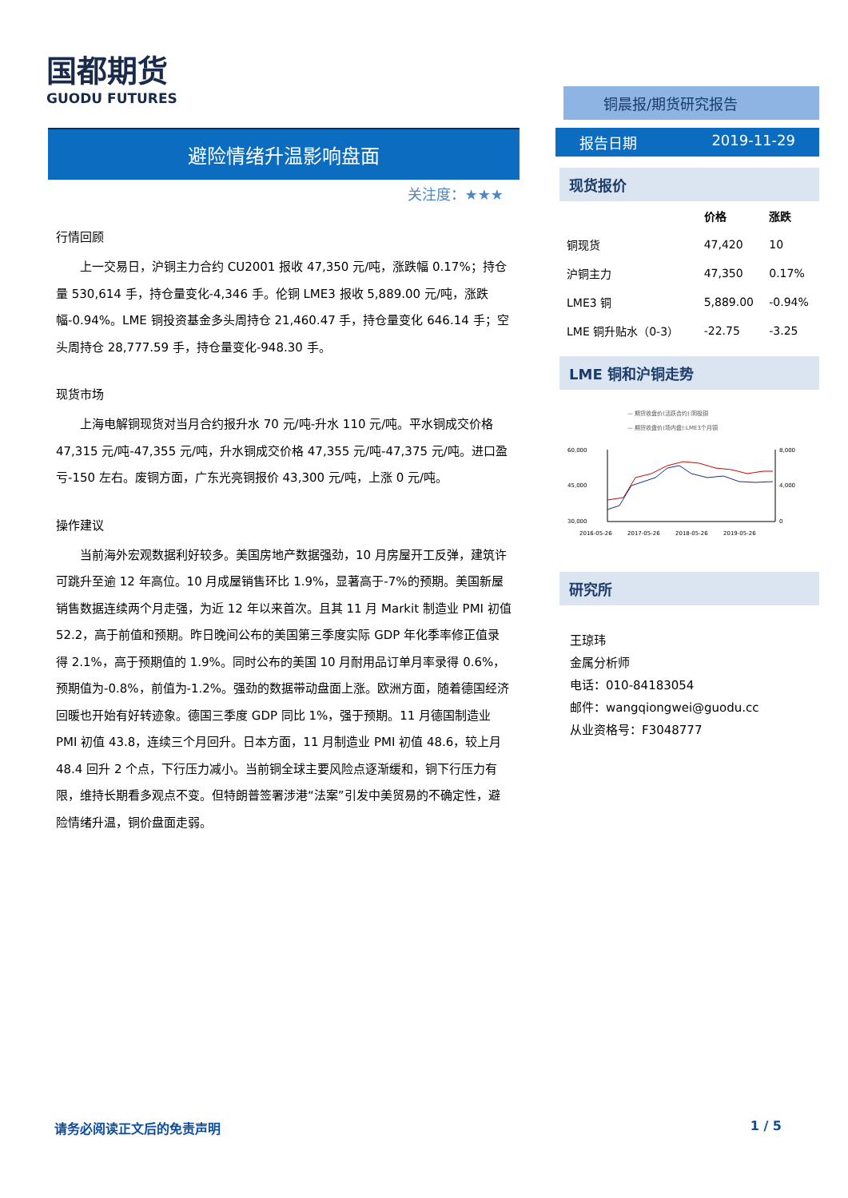国都期货
GUODU FUTURES
避险情绪升温影响盘面
关注度：★★★
行情回顾
上一交易日，沪铜主力合约 CU2001 报收 47,350 元/吨，涨跌幅 0.17%；持仓量 530,614 手，持仓量变化-4,346 手。伦铜 LME3 报收 5,889.00 元/吨，涨跌幅-0.94%。LME 铜投资基金多头周持仓 21,460.47 手，持仓量变化 646.14 手；空头周持仓 28,777.59 手，持仓量变化-948.30 手。
现货市场
上海电解铜现货对当月合约报升水 70 元/吨-升水 110 元/吨。平水铜成交价格 47,315 元/吨-47,355 元/吨，升水铜成交价格 47,355 元/吨-47,375 元/吨。进口盈亏-150 左右。废铜方面，广东光亮铜报价 43,300 元/吨，上涨 0 元/吨。
操作建议
当前海外宏观数据利好较多。美国房地产数据强劲，10 月房屋开工反弹，建筑许可跳升至逾 12 年高位。10 月成屋销售环比 1.9%，显著高于-7%的预期。美国新屋销售数据连续两个月走强，为近 12 年以来首次。且其 11 月 Markit 制造业 PMI 初值 52.2，高于前值和预期。昨日晚间公布的美国第三季度实际 GDP 年化季率修正值录得 2.1%，高于预期值的 1.9%。同时公布的美国 10 月耐用品订单月率录得 0.6%，预期值为-0.8%，前值为-1.2%。强劲的数据带动盘面上涨。欧洲方面，随着德国经济回暖也开始有好转迹象。德国三季度 GDP 同比 1%，强于预期。11 月德国制造业 PMI 初值 43.8，连续三个月回升。日本方面，11 月制造业 PMI 初值 48.6，较上月 48.4 回升 2 个点，下行压力减小。当前铜全球主要风险点逐渐缓和，铜下行压力有限，维持长期看多观点不变。但特朗普签署涉港“法案”引发中美贸易的不确定性，避险情绪升温，铜价盘面走弱。
铜晨报/期货研究报告
报告日期 2019-11-29
现货报价
| | 价格 | 涨跌 |
| --- | --- | --- |
| 铜现货 | 47,420 | 10 |
| 沪铜主力 | 47,350 | 0.17% |
| LME3 铜 | 5,889.00 | -0.94% |
| LME 铜升贴水（0-3） | -22.75 | -3.25 |
LME 铜和沪铜走势
— 期货收盘价(活跃合约):阴极铜
— 期货收盘价(场内盘):LME3个月铜
60,000
45,000
30,000
8,000
4,000
0
2016-05-26
2017-05-26
2018-05-26
2019-05-26
研究所
王琼玮
金属分析师
电话：010-84183054
邮件：wangqiongwei@guodu.cc
从业资格号：F3048777
请务必阅读正文后的免责声明 1 / 5